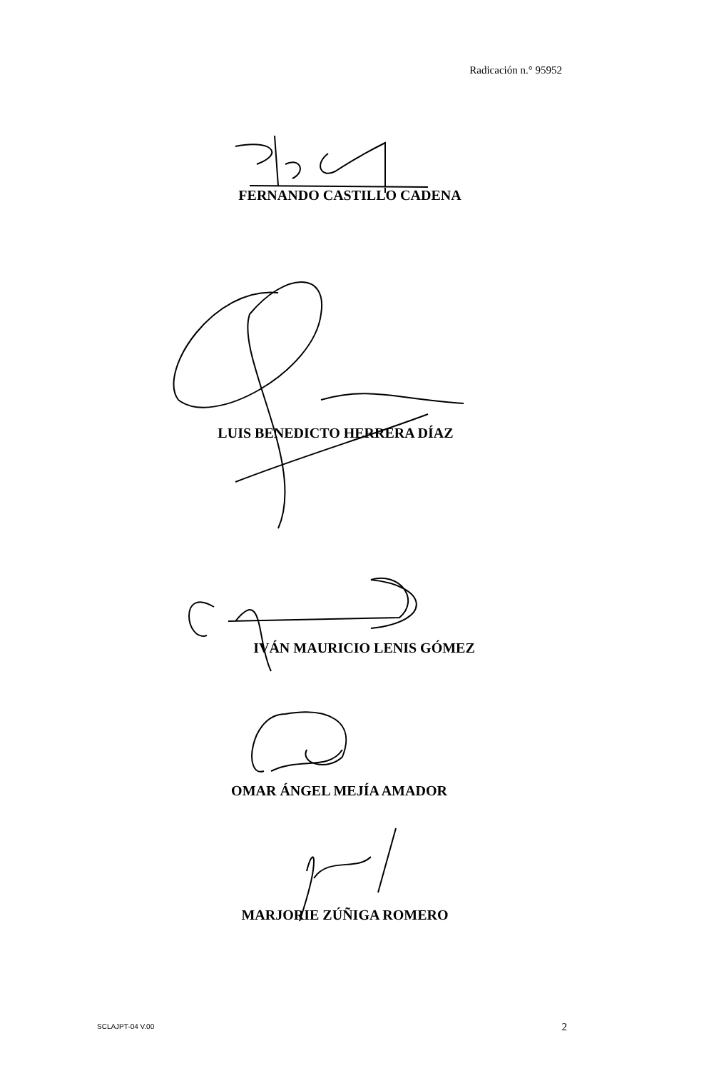Radicación n.° 95952
FERNANDO CASTILLO CADENA
LUIS BENEDICTO HERRERA DÍAZ
IVÁN MAURICIO LENIS GÓMEZ
OMAR ÁNGEL MEJÍA AMADOR
MARJORIE ZÚÑIGA ROMERO
SCLAJPT-04 V.00 2